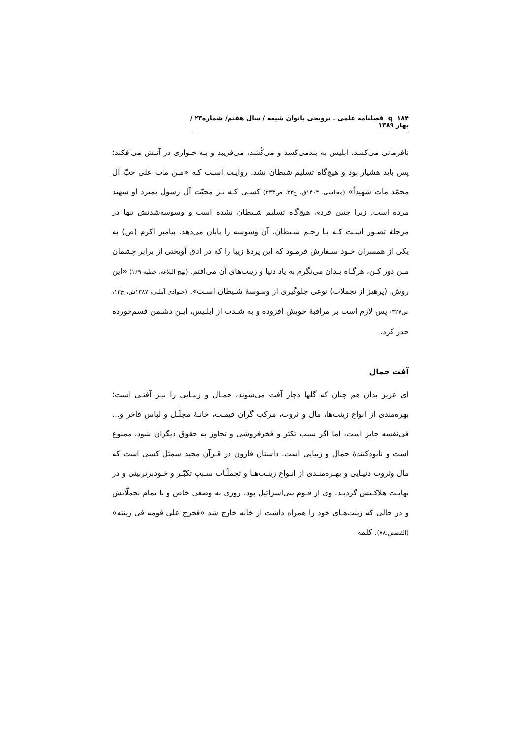۱۸۴ q فصلنامه علمی ـ ترویجی بانوان شیعه / سال هفتم/ شماره۲۳ / بهار ۱۳۸۹
نافرمانی می‌کشد، ابلیس به بندمی‌کشد و می‌کُشد، می‌فریبد و بـه خـواری در آتـش می‌افکند؛ پس باید هشیار بود و هیچ‌گاه تسلیم شیطان نشد. روایـت اسـت کـه «مـن مات علی حبّ آل محمّد مات شهیداً» (مجلسی، ۱۴۰۴ق، ج۲۳، ص۲۳۳) کسـی کـه بـر محبّت آل رسول بمیرد او شهید مرده است. زیرا چنین فردی هیچ‌گاه تسلیم شـیطان نشده است و وسوسه‌شدنش تنها در مرحلۀ تصـور اسـت کـه بـا رجـم شـیطان، آن وسوسه را پایان می‌دهد. پیامبر اکرم (ص) به یکی از همسران خـود سـفارش فرمـود که این پردۀ زیبا را که در اتاق آویختی از برابر چشمان مـن دور کـن، هرگـاه بـدان می‌نگرم به یاد دنیا و زینت‌های آن می‌افتم. (نهج البلاغه، خطبه ۱۶۹) «این روش، (پرهیز از تجملات) نوعی جلوگیری از وسوسۀ شـیطان اسـت». (جـوادی آملـی، ۱۳۸۷ش، ج۱۳، ص۳۲۷) پس لازم است بر مراقبۀ خویش افزوده و به شـدت از ابلـیس، ایـن دشـمن قسم‌خورده حذر کرد.
آفت جمال
ای عزیز بدان هم چنان که گلها دچار آفت می‌شوند، جمـال و زیبـایی را نیـز آفتـی است؛ بهره‌مندی از انواع زینت‌ها، مال و ثروت، مرکب گران قیمـت، خانـۀ مجلّـل و لباس فاخر و... فی‌نفسه جایز است، اما اگر سبب تکبّر و فخرفروشی و تجاوز به حقوق دیگران شود، ممنوع است و نابودکنندۀ جمال و زیبایی است. داستان قارون در قـرآن مجید سمبّل کسی است که مال وثروت دنیـایی و بهـره‌منـدی از انـواع زینـت‌هـا و تجملّـات سـبب تکبّـر و خـودبرتربینی و در نهایـت هلاکـتش گردیـد. وی از قـوم بنی‌اسرائیل بود، روزی به وضعی خاص و با تمام تجملّاتش و در حالی که زینت‌هـای خود را همراه داشت از خانه خارج شد «فخرج علی قومه فی زینته» (القصص:۷۸). کلمه